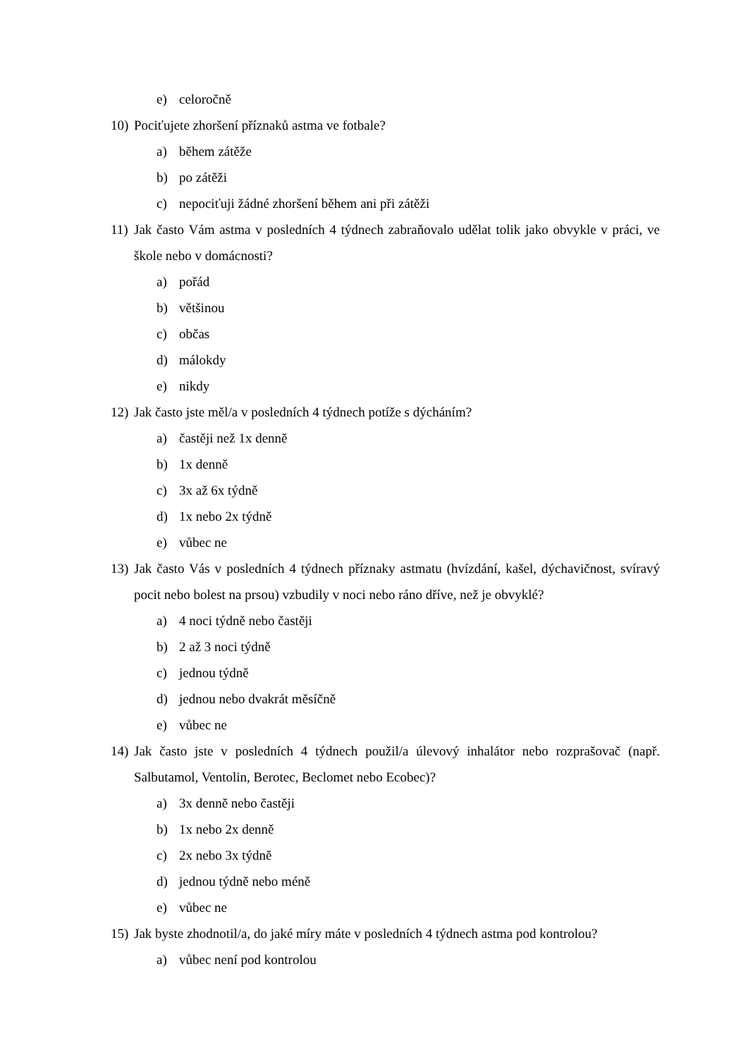e) celoročně
10) Pociťujete zhoršení příznaků astma ve fotbale?
a) během zátěže
b) po zátěži
c) nepociťuji žádné zhoršení během ani při zátěži
11) Jak často Vám astma v posledních 4 týdnech zabraňovalo udělat tolik jako obvykle v práci, ve škole nebo v domácnosti?
a) pořád
b) většinou
c) občas
d) málokdy
e) nikdy
12) Jak často jste měl/a v posledních 4 týdnech potíže s dýcháním?
a) častěji než 1x denně
b) 1x denně
c) 3x až 6x týdně
d) 1x nebo 2x týdně
e) vůbec ne
13) Jak často Vás v posledních 4 týdnech příznaky astmatu (hvízdání, kašel, dýchavičnost, svíravý pocit nebo bolest na prsou) vzbudily v noci nebo ráno dříve, než je obvyklé?
a) 4 noci týdně nebo častěji
b) 2 až 3 noci týdně
c) jednou týdně
d) jednou nebo dvakrát měsíčně
e) vůbec ne
14) Jak často jste v posledních 4 týdnech použil/a úlevový inhalátor nebo rozprašovač (např. Salbutamol, Ventolin, Berotec, Beclomet nebo Ecobec)?
a) 3x denně nebo častěji
b) 1x nebo 2x denně
c) 2x nebo 3x týdně
d) jednou týdně nebo méně
e) vůbec ne
15) Jak byste zhodnotil/a, do jaké míry máte v posledních 4 týdnech astma pod kontrolou?
a) vůbec není pod kontrolou